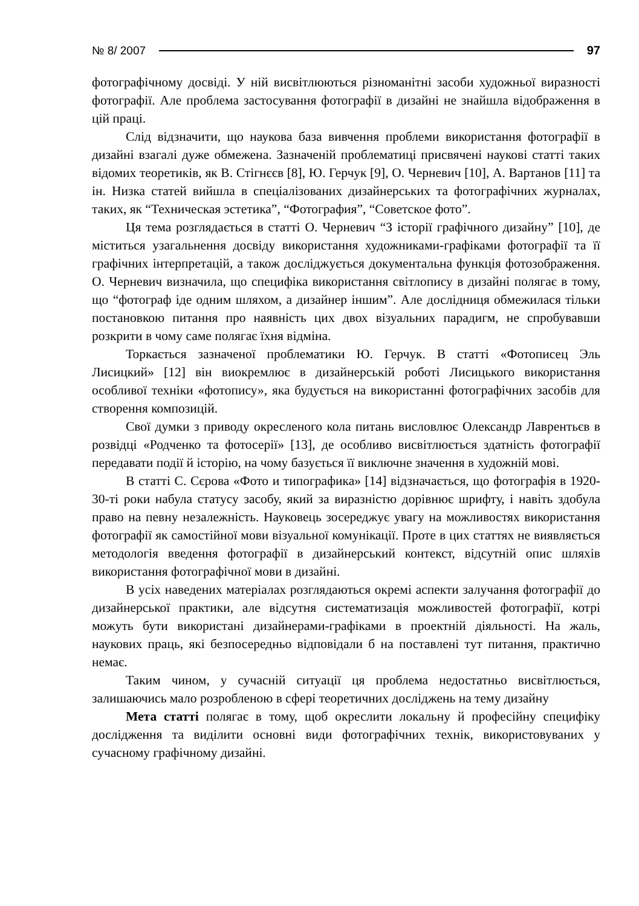№ 8/ 2007 97
фотографічному досвіді. У ній висвітлюються різноманітні засоби художньої виразності фотографії. Але проблема застосування фотографії в дизайні не знайшла відображення в цій праці.
Слід відзначити, що наукова база вивчення проблеми використання фотографії в дизайні взагалі дуже обмежена. Зазначеній проблематиці присвячені наукові статті таких відомих теоретиків, як В. Стігнєєв [8], Ю. Герчук [9], О. Черневич [10], А. Вартанов [11] та ін. Низка статей вийшла в спеціалізованих дизайнерських та фотографічних журналах, таких, як “Техническая эстетика”, “Фотография”, “Советское фото”.
Ця тема розглядається в статті О. Черневич “З історії графічного дизайну” [10], де міститься узагальнення досвіду використання художниками-графіками фотографії та її графічних інтерпретацій, а також досліджується документальна функція фотозображення. О. Черневич визначила, що специфіка використання світлопису в дизайні полягає в тому, що “фотограф іде одним шляхом, а дизайнер іншим”. Але дослідниця обмежилася тільки постановкою питання про наявність цих двох візуальних парадигм, не спробувавши розкрити в чому саме полягає їхня відміна.
Торкається зазначеної проблематики Ю. Герчук. В статті «Фотописец Эль Лисицкий» [12] він виокремлює в дизайнерській роботі Лисицького використання особливої техніки «фотопису», яка будується на використанні фотографічних засобів для створення композицій.
Свої думки з приводу окресленого кола питань висловлює Олександр Лаврентьєв в розвідці «Родченко та фотосерії» [13], де особливо висвітлюється здатність фотографії передавати події й історію, на чому базується її виключне значення в художній мові.
В статті С. Сєрова «Фото и типографика» [14] відзначається, що фотографія в 1920-30-ті роки набула статусу засобу, який за виразністю дорівнює шрифту, і навіть здобула право на певну незалежність. Науковець зосереджує увагу на можливостях використання фотографії як самостійної мови візуальної комунікації. Проте в цих статтях не виявляється методологія введення фотографії в дизайнерський контекст, відсутній опис шляхів використання фотографічної мови в дизайні.
В усіх наведених матеріалах розглядаються окремі аспекти залучання фотографії до дизайнерської практики, але відсутня систематизація можливостей фотографії, котрі можуть бути використані дизайнерами-графіками в проектній діяльності. На жаль, наукових праць, які безпосередньо відповідали б на поставлені тут питання, практично немає.
Таким чином, у сучасній ситуації ця проблема недостатньо висвітлюється, залишаючись мало розробленою в сфері теоретичних досліджень на тему дизайну
Мета статті полягає в тому, щоб окреслити локальну й професійну специфіку дослідження та виділити основні види фотографічних технік, використовуваних у сучасному графічному дизайні.